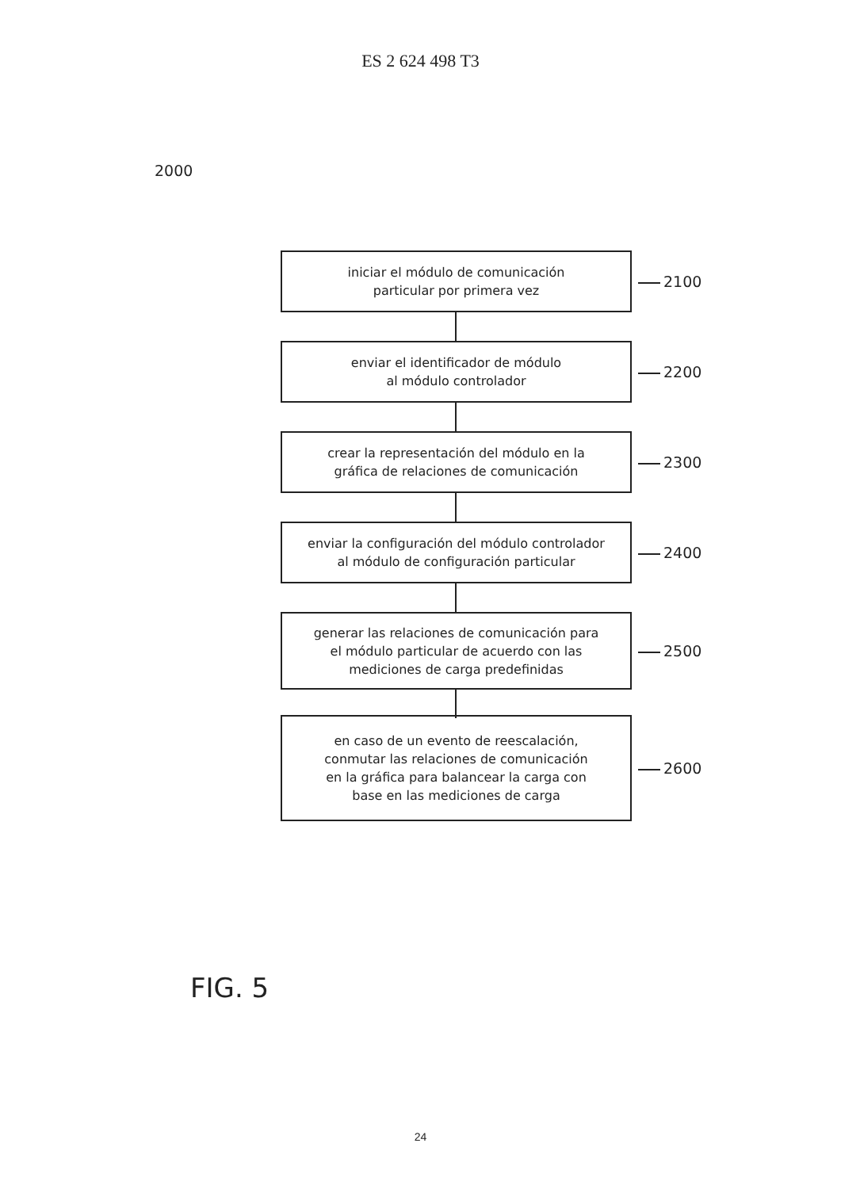ES 2 624 498 T3
2000
iniciar el módulo de comunicación
particular por primera vez
2100
enviar el identificador de módulo
al módulo controlador
2200
crear la representación del módulo en la
gráfica de relaciones de comunicación
2300
enviar la configuración del módulo controlador
al módulo de configuración particular
2400
generar las relaciones de comunicación para
el módulo particular de acuerdo con las
mediciones de carga predefinidas
2500
en caso de un evento de reescalación,
conmutar las relaciones de comunicación
en la gráfica para balancear la carga con
base en las mediciones de carga
2600
FIG. 5
24